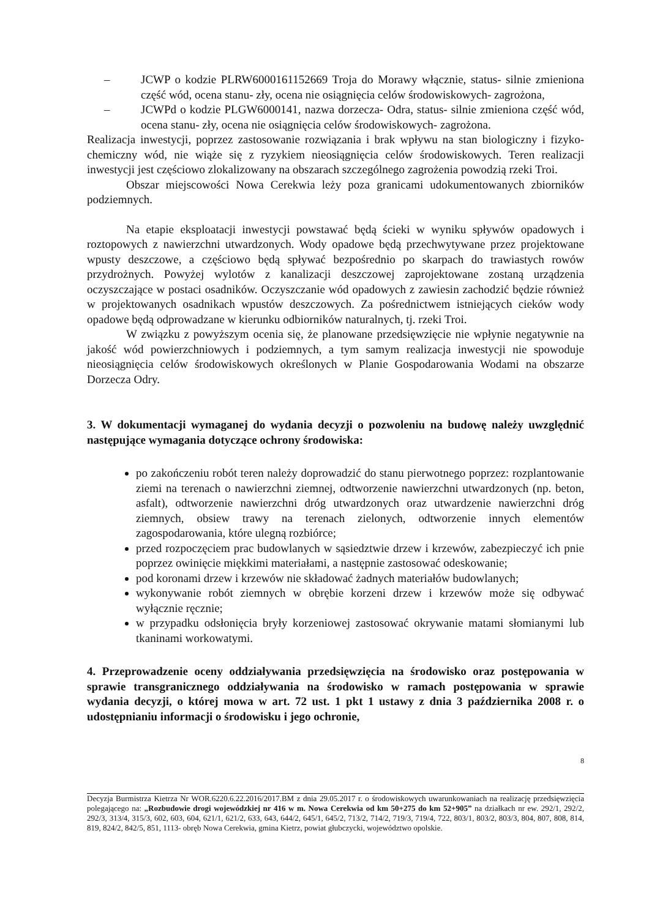– JCWP o kodzie PLRW6000161152669 Troja do Morawy włącznie, status- silnie zmieniona część wód, ocena stanu- zły, ocena nie osiągnięcia celów środowiskowych- zagrożona,
– JCWPd o kodzie PLGW6000141, nazwa dorzecza- Odra, status- silnie zmieniona część wód, ocena stanu- zły, ocena nie osiągnięcia celów środowiskowych- zagrożona.
Realizacja inwestycji, poprzez zastosowanie rozwiązania i brak wpływu na stan biologiczny i fizyko- chemiczny wód, nie wiąże się z ryzykiem nieosiągnięcia celów środowiskowych. Teren realizacji inwestycji jest częściowo zlokalizowany na obszarach szczególnego zagrożenia powodzią rzeki Troi.
Obszar miejscowości Nowa Cerekwia leży poza granicami udokumentowanych zbiorników podziemnych.
Na etapie eksploatacji inwestycji powstawać będą ścieki w wyniku spływów opadowych i roztopowych z nawierzchni utwardzonych. Wody opadowe będą przechwytywane przez projektowane wpusty deszczowe, a częściowo będą spływać bezpośrednio po skarpach do trawiastych rowów przydrożnych. Powyżej wylotów z kanalizacji deszczowej zaprojektowane zostaną urządzenia oczyszczające w postaci osadników. Oczyszczanie wód opadowych z zawiesin zachodzić będzie również w projektowanych osadnikach wpustów deszczowych. Za pośrednictwem istniejących cieków wody opadowe będą odprowadzane w kierunku odbiorników naturalnych, tj. rzeki Troi.
W związku z powyższym ocenia się, że planowane przedsięwzięcie nie wpłynie negatywnie na jakość wód powierzchniowych i podziemnych, a tym samym realizacja inwestycji nie spowoduje nieosiągnięcia celów środowiskowych określonych w Planie Gospodarowania Wodami na obszarze Dorzecza Odry.
3. W dokumentacji wymaganej do wydania decyzji o pozwoleniu na budowę należy uwzględnić następujące wymagania dotyczące ochrony środowiska:
po zakończeniu robót teren należy doprowadzić do stanu pierwotnego poprzez: rozplantowanie ziemi na terenach o nawierzchni ziemnej, odtworzenie nawierzchni utwardzonych (np. beton, asfalt), odtworzenie nawierzchni dróg utwardzonych oraz utwardzenie nawierzchni dróg ziemnych, obsiew trawy na terenach zielonych, odtworzenie innych elementów zagospodarowania, które ulegną rozbiórce;
przed rozpoczęciem prac budowlanych w sąsiedztwie drzew i krzewów, zabezpieczyć ich pnie poprzez owinięcie miękkimi materiałami, a następnie zastosować odeskowanie;
pod koronami drzew i krzewów nie składować żadnych materiałów budowlanych;
wykonywanie robót ziemnych w obrębie korzeni drzew i krzewów może się odbywać wyłącznie ręcznie;
w przypadku odsłonięcia bryły korzeniowej zastosować okrywanie matami słomianymi lub tkaninami workowatymi.
4. Przeprowadzenie oceny oddziaływania przedsięwzięcia na środowisko oraz postępowania w sprawie transgranicznego oddziaływania na środowisko w ramach postępowania w sprawie wydania decyzji, o której mowa w art. 72 ust. 1 pkt 1 ustawy z dnia 3 października 2008 r. o udostępnianiu informacji o środowisku i jego ochronie,
8
Decyzja Burmistrza Kietrza Nr WOR.6220.6.22.2016/2017.BM z dnia 29.05.2017 r. o środowiskowych uwarunkowaniach na realizację przedsięwzięcia polegającego na: „Rozbudowie drogi wojewódzkiej nr 416 w m. Nowa Cerekwia od km 50+275 do km 52+905” na działkach nr ew. 292/1, 292/2, 292/3, 313/4, 315/3, 602, 603, 604, 621/1, 621/2, 633, 643, 644/2, 645/1, 645/2, 713/2, 714/2, 719/3, 719/4, 722, 803/1, 803/2, 803/3, 804, 807, 808, 814, 819, 824/2, 842/5, 851, 1113- obręb Nowa Cerekwia, gmina Kietrz, powiat głubczycki, województwo opolskie.